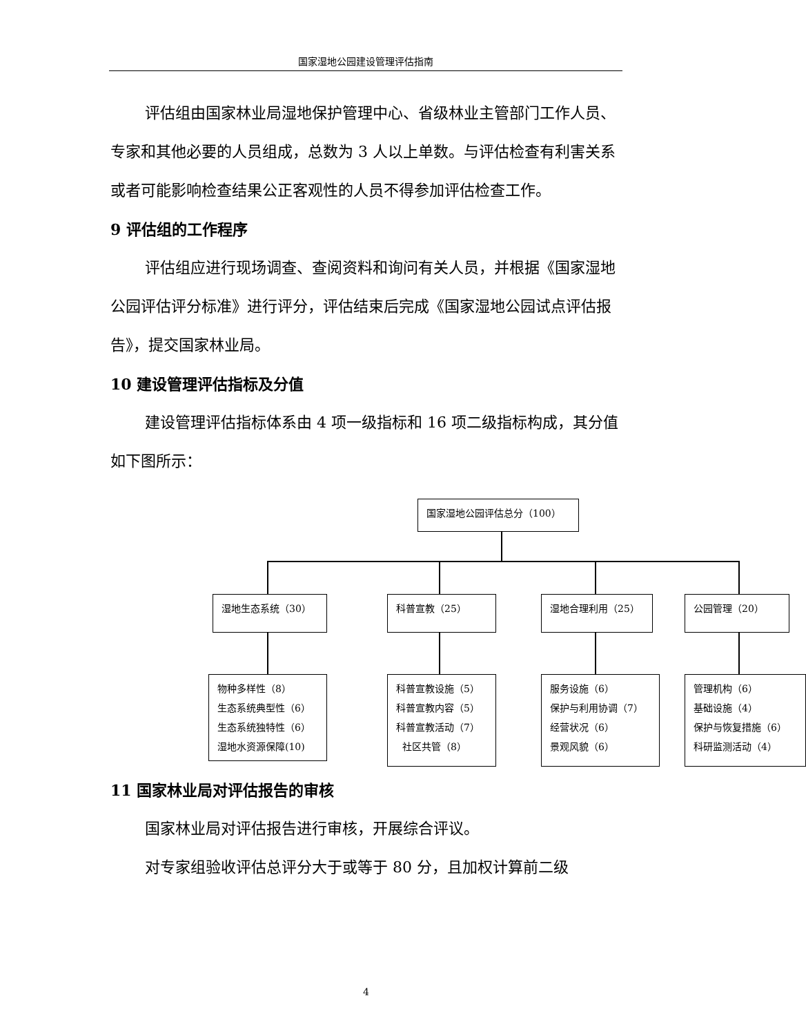国家湿地公园建设管理评估指南
评估组由国家林业局湿地保护管理中心、省级林业主管部门工作人员、专家和其他必要的人员组成，总数为 3 人以上单数。与评估检查有利害关系或者可能影响检查结果公正客观性的人员不得参加评估检查工作。
9 评估组的工作程序
评估组应进行现场调查、查阅资料和询问有关人员，并根据《国家湿地公园评估评分标准》进行评分，评估结束后完成《国家湿地公园试点评估报告》，提交国家林业局。
10 建设管理评估指标及分值
建设管理评估指标体系由 4 项一级指标和 16 项二级指标构成，其分值如下图所示：
国家湿地公园评估总分（100）
湿地生态系统（30） 科普宣教（25） 湿地合理利用（25） 公园管理（20）
物种多样性（8）
生态系统典型性（6）
生态系统独特性（6）
湿地水资源保障(10)
科普宣教设施（5）
科普宣教内容（5）
科普宣教活动（7）
社区共管（8）
服务设施（6）
保护与利用协调（7）
经营状况（6）
景观风貌（6）
管理机构（6）
基础设施（4）
保护与恢复措施（6）
科研监测活动（4）
11 国家林业局对评估报告的审核
国家林业局对评估报告进行审核，开展综合评议。
对专家组验收评估总评分大于或等于 80 分，且加权计算前二级
4